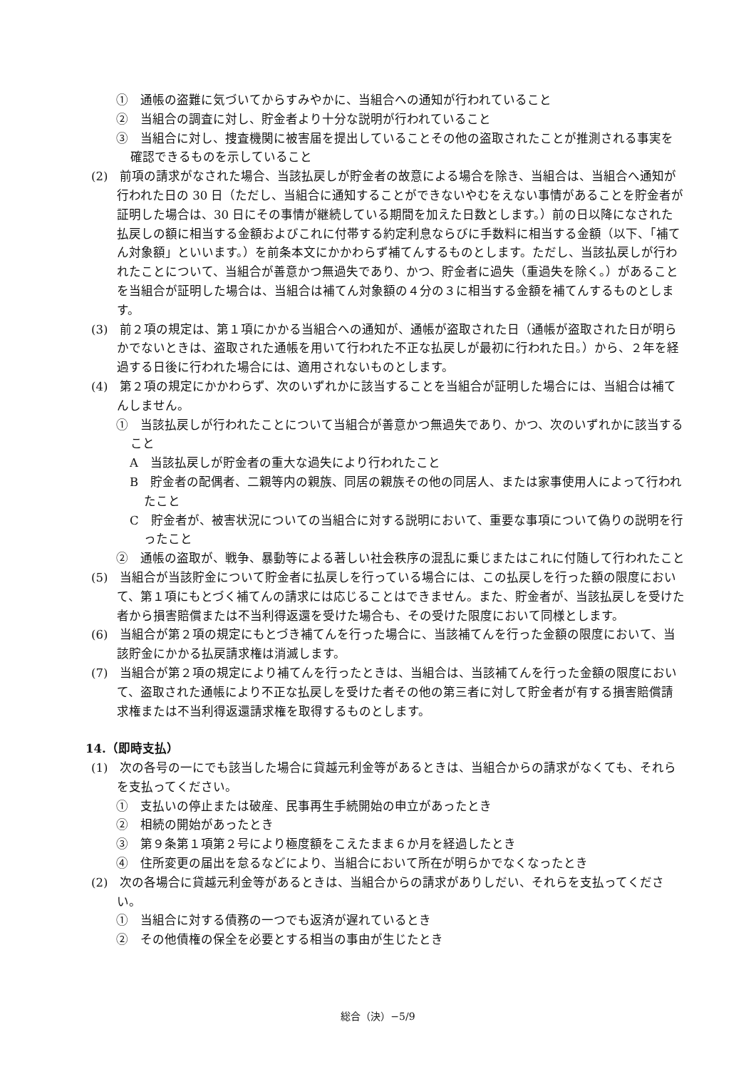①　通帳の盗難に気づいてからすみやかに、当組合への通知が行われていること
②　当組合の調査に対し、貯金者より十分な説明が行われていること
③　当組合に対し、捜査機関に被害届を提出していることその他の盗取されたことが推測される事実を確認できるものを示していること
(2)　前項の請求がなされた場合、当該払戻しが貯金者の故意による場合を除き、当組合は、当組合へ通知が行われた日の 30 日（ただし、当組合に通知することができないやむをえない事情があることを貯金者が証明した場合は、30 日にその事情が継続している期間を加えた日数とします。）前の日以降になされた払戻しの額に相当する金額およびこれに付帯する約定利息ならびに手数料に相当する金額（以下、「補てん対象額」といいます。）を前条本文にかかわらず補てんするものとします。ただし、当該払戻しが行われたことについて、当組合が善意かつ無過失であり、かつ、貯金者に過失（重過失を除く。）があることを当組合が証明した場合は、当組合は補てん対象額の４分の３に相当する金額を補てんするものとします。
(3)　前２項の規定は、第１項にかかる当組合への通知が、通帳が盗取された日（通帳が盗取された日が明らかでないときは、盗取された通帳を用いて行われた不正な払戻しが最初に行われた日。）から、２年を経過する日後に行われた場合には、適用されないものとします。
(4)　第２項の規定にかかわらず、次のいずれかに該当することを当組合が証明した場合には、当組合は補てんしません。
①　当該払戻しが行われたことについて当組合が善意かつ無過失であり、かつ、次のいずれかに該当すること
A　当該払戻しが貯金者の重大な過失により行われたこと
B　貯金者の配偶者、二親等内の親族、同居の親族その他の同居人、または家事使用人によって行われたこと
C　貯金者が、被害状況についての当組合に対する説明において、重要な事項について偽りの説明を行ったこと
②　通帳の盗取が、戦争、暴動等による著しい社会秩序の混乱に乗じまたはこれに付随して行われたこと
(5)　当組合が当該貯金について貯金者に払戻しを行っている場合には、この払戻しを行った額の限度において、第１項にもとづく補てんの請求には応じることはできません。また、貯金者が、当該払戻しを受けた者から損害賠償または不当利得返還を受けた場合も、その受けた限度において同様とします。
(6)　当組合が第２項の規定にもとづき補てんを行った場合に、当該補てんを行った金額の限度において、当該貯金にかかる払戻請求権は消滅します。
(7)　当組合が第２項の規定により補てんを行ったときは、当組合は、当該補てんを行った金額の限度において、盗取された通帳により不正な払戻しを受けた者その他の第三者に対して貯金者が有する損害賠償請求権または不当利得返還請求権を取得するものとします。
14.（即時支払）
(1)　次の各号の一にでも該当した場合に貸越元利金等があるときは、当組合からの請求がなくても、それらを支払ってください。
①　支払いの停止または破産、民事再生手続開始の申立があったとき
②　相続の開始があったとき
③　第９条第１項第２号により極度額をこえたまま６か月を経過したとき
④　住所変更の届出を怠るなどにより、当組合において所在が明らかでなくなったとき
(2)　次の各場合に貸越元利金等があるときは、当組合からの請求がありしだい、それらを支払ってください。
①　当組合に対する債務の一つでも返済が遅れているとき
②　その他債権の保全を必要とする相当の事由が生じたとき
総合（決）−5/9